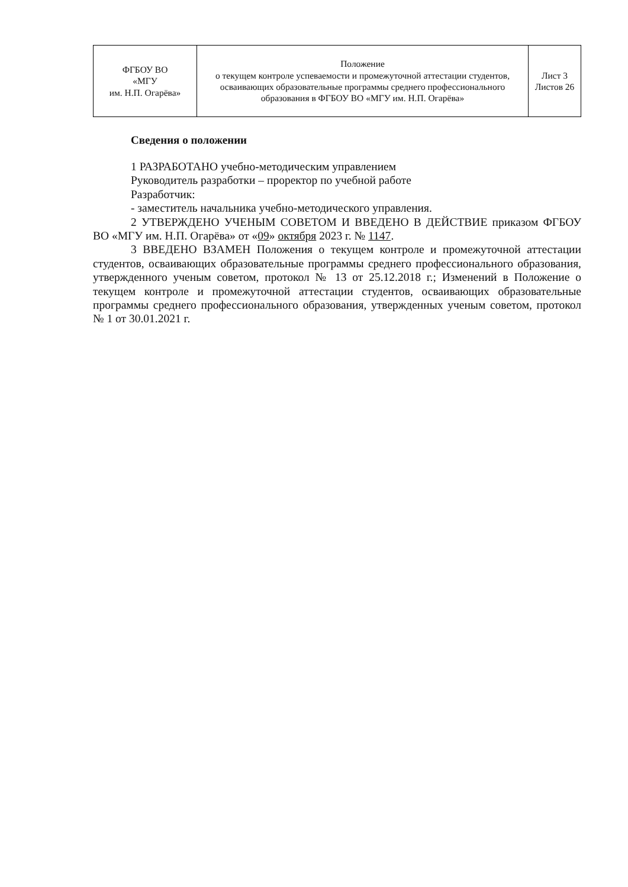| ФГБОУ ВО «МГУ им. Н.П. Огарёва» | Положение о текущем контроле успеваемости и промежуточной аттестации студентов, осваивающих образовательные программы среднего профессионального образования в ФГБОУ ВО «МГУ им. Н.П. Огарёва» | Лист 3 Листов 26 |
Сведения о положении
1 РАЗРАБОТАНО учебно-методическим управлением
Руководитель разработки – проректор по учебной работе
Разработчик:
- заместитель начальника учебно-методического управления.
2 УТВЕРЖДЕНО УЧЕНЫМ СОВЕТОМ И ВВЕДЕНО В ДЕЙСТВИЕ приказом ФГБОУ ВО «МГУ им. Н.П. Огарёва» от «09» октября 2023 г. № 1147.
3 ВВЕДЕНО ВЗАМЕН Положения о текущем контроле и промежуточной аттестации студентов, осваивающих образовательные программы среднего профессионального образования, утвержденного ученым советом, протокол № 13 от 25.12.2018 г.; Изменений в Положение о текущем контроле и промежуточной аттестации студентов, осваивающих образовательные программы среднего профессионального образования, утвержденных ученым советом, протокол № 1 от 30.01.2021 г.